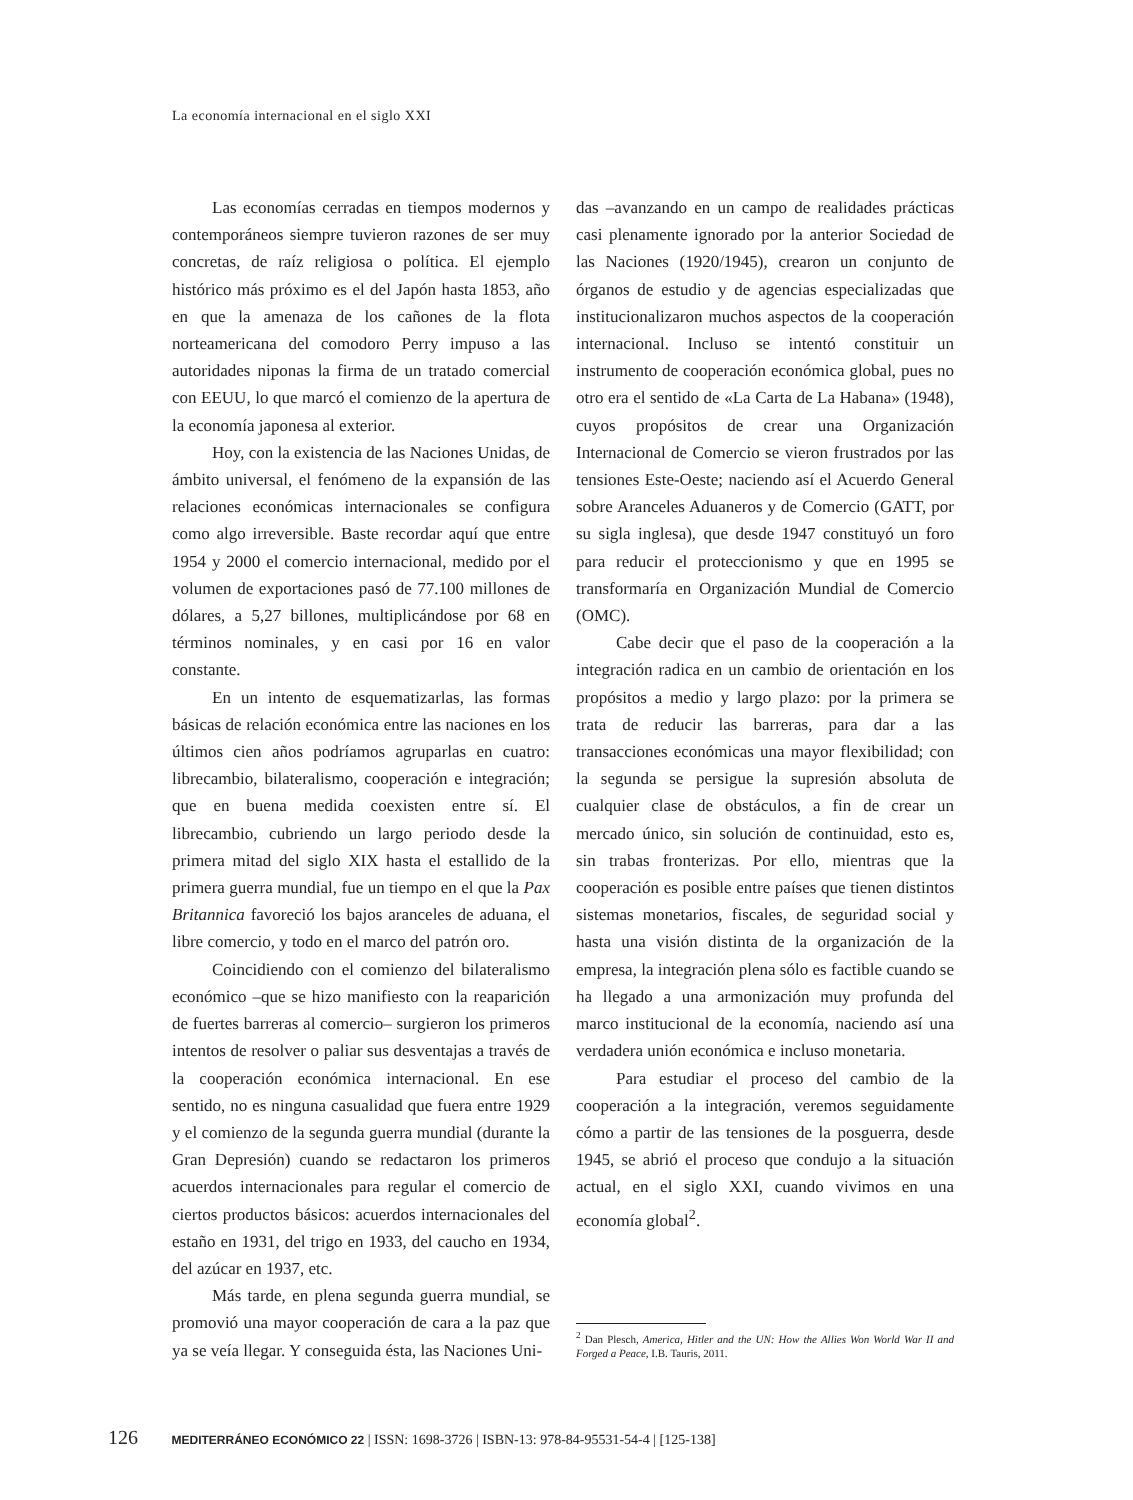La economía internacional en el siglo XXI
Las economías cerradas en tiempos modernos y contemporáneos siempre tuvieron razones de ser muy concretas, de raíz religiosa o política. El ejemplo histórico más próximo es el del Japón hasta 1853, año en que la amenaza de los cañones de la flota norteamericana del comodoro Perry impuso a las autoridades niponas la firma de un tratado comercial con EEUU, lo que marcó el comienzo de la apertura de la economía japonesa al exterior.
Hoy, con la existencia de las Naciones Unidas, de ámbito universal, el fenómeno de la expansión de las relaciones económicas internacionales se configura como algo irreversible. Baste recordar aquí que entre 1954 y 2000 el comercio internacional, medido por el volumen de exportaciones pasó de 77.100 millones de dólares, a 5,27 billones, multiplicándose por 68 en términos nominales, y en casi por 16 en valor constante.
En un intento de esquematizarlas, las formas básicas de relación económica entre las naciones en los últimos cien años podríamos agruparlas en cuatro: librecambio, bilateralismo, cooperación e integración; que en buena medida coexisten entre sí. El librecambio, cubriendo un largo periodo desde la primera mitad del siglo XIX hasta el estallido de la primera guerra mundial, fue un tiempo en el que la Pax Britannica favoreció los bajos aranceles de aduana, el libre comercio, y todo en el marco del patrón oro.
Coincidiendo con el comienzo del bilateralismo económico –que se hizo manifiesto con la reaparición de fuertes barreras al comercio– surgieron los primeros intentos de resolver o paliar sus desventajas a través de la cooperación económica internacional. En ese sentido, no es ninguna casualidad que fuera entre 1929 y el comienzo de la segunda guerra mundial (durante la Gran Depresión) cuando se redactaron los primeros acuerdos internacionales para regular el comercio de ciertos productos básicos: acuerdos internacionales del estaño en 1931, del trigo en 1933, del caucho en 1934, del azúcar en 1937, etc.
Más tarde, en plena segunda guerra mundial, se promovió una mayor cooperación de cara a la paz que ya se veía llegar. Y conseguida ésta, las Naciones Uni-
das –avanzando en un campo de realidades prácticas casi plenamente ignorado por la anterior Sociedad de las Naciones (1920/1945), crearon un conjunto de órganos de estudio y de agencias especializadas que institucionalizaron muchos aspectos de la cooperación internacional. Incluso se intentó constituir un instrumento de cooperación económica global, pues no otro era el sentido de «La Carta de La Habana» (1948), cuyos propósitos de crear una Organización Internacional de Comercio se vieron frustrados por las tensiones Este-Oeste; naciendo así el Acuerdo General sobre Aranceles Aduaneros y de Comercio (GATT, por su sigla inglesa), que desde 1947 constituyó un foro para reducir el proteccionismo y que en 1995 se transformaría en Organización Mundial de Comercio (OMC).
Cabe decir que el paso de la cooperación a la integración radica en un cambio de orientación en los propósitos a medio y largo plazo: por la primera se trata de reducir las barreras, para dar a las transacciones económicas una mayor flexibilidad; con la segunda se persigue la supresión absoluta de cualquier clase de obstáculos, a fin de crear un mercado único, sin solución de continuidad, esto es, sin trabas fronterizas. Por ello, mientras que la cooperación es posible entre países que tienen distintos sistemas monetarios, fiscales, de seguridad social y hasta una visión distinta de la organización de la empresa, la integración plena sólo es factible cuando se ha llegado a una armonización muy profunda del marco institucional de la economía, naciendo así una verdadera unión económica e incluso monetaria.
Para estudiar el proceso del cambio de la cooperación a la integración, veremos seguidamente cómo a partir de las tensiones de la posguerra, desde 1945, se abrió el proceso que condujo a la situación actual, en el siglo XXI, cuando vivimos en una economía global<sup>2</sup>.
<sup>2</sup> Dan Plesch, America, Hitler and the UN: How the Allies Won World War II and Forged a Peace, I.B. Tauris, 2011.
126 MEDITERRÁNEO ECONÓMICO 22 | ISSN: 1698-3726 | ISBN-13: 978-84-95531-54-4 | [125-138]